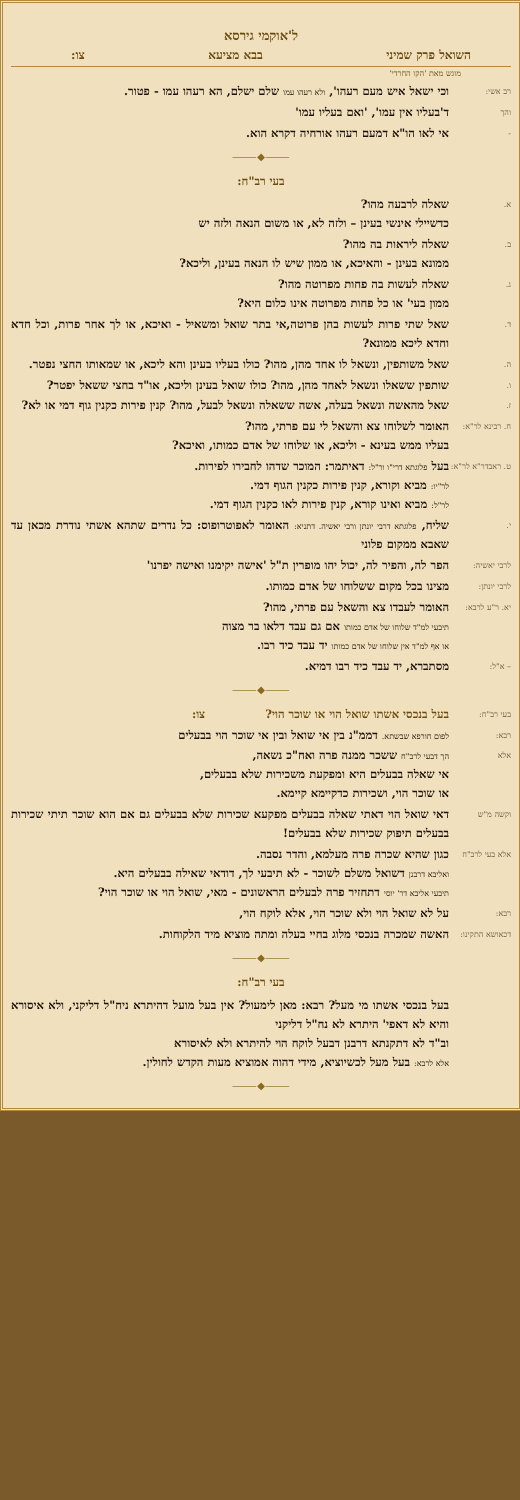ל'אוקמי גירסא
השואל פרק שמיני בבא מציעא צו:
מוגש מאת 'הקו החרדי'
רב אשי:
וכי ישאל איש מעם רעהו', ולא רעהו עמו שלם ישלם, הא רעהו עמו - פטור.
והך
ד'בעליו אין עמו', 'ואם בעליו עמו'
-
אי לאו הו"א דמעם רעהו אורחיה דקרא הוא.
⸻◆⸻
בעי רב"ח:
א.
שאלה לרבעה מהו?
כדשיילי אינשי בעינן – ולזה לא, או משום הנאה ולזה יש
ב.
שאלה ליראות בה מהו?
ממונא בעינן - והאיכא, או ממון שיש לו הנאה בעינן, וליכא?
ג.
שאלה לעשות בה פחות מפרוטה מהו?
ממון בעי' או כל פחות מפרוטה אינו כלום היא?
ד.
שאל שתי פרות לעשות בהן פרוטה,אי בתר שואל ומשאיל - ואיכא, או לך אחר פרות, וכל חדא וחדא ליכא ממונא?
ה.
שאל משותפין, ונשאל לו אחד מהן, מהו? כולו בעליו בעינן והא ליכא, או שמאותו החצי נפטר.
ו.
שותפין ששאלו ונשאל לאחד מהן, מהו? כולו שואל בעינן וליכא, או"ד בחצי ששאל יפטר?
ז.
שאל מהאשה ונשאל בעלה, אשה ששאלה ונשאל לבעל, מהו? קנין פירות כקנין גוף דמי או לא?
ח. רבינא לר"א:
האומר לשלוחו צא והשאל לי עם פרתי, מהו?
בעליו ממש בעינא - וליכא, או שלוחו של אדם כמותו, ואיכא?
ט. ראבדר"א לר"א:
בעל פלוגתא דרי"ו ור"ל: דאיתמר: המוכר שדהו לחבירו לפירות.
לר"יו: מביא וקורא, קנין פירות כקנין הגוף דמי.
לר"ל: מביא ואינו קורא, קנין פירות לאו כקנין הגוף דמי.
י.
שליח, פלוגתא דרבי יונתן ורבי יאשיה. דתניא: האומר לאפוטרופוס: כל נדרים שתהא אשתי נודרת מכאן עד שאבא ממקום פלוני
לרבי יאשיה:
הפר לה, והפיר לה, יכול יהו מופרין ת"ל 'אישה יקימנו ואישה יפרנו'
לרבי יונתן:
מצינו בכל מקום ששלוחו של אדם כמותו.
יא. ר"ע לרבא:
האומר לעבדו צא והשאל עם פרתי, מהו?
תיבעי למ"ד שלוחו של אדם כמותו אם גם עבד דלאו בר מצוה
או אף למ"ד אין שלוחו של אדם כמותו יד עבד כיד רבו.
– א"ל:
מסתברא, יד עבד כיד רבו דמיא.
⸻◆⸻
בעי רב"ח:
בעל בנכסי אשתו שואל הוי או שוכר הוי? צו:
רבא:
לפום חורפא שבשתא. דממ"נ בין אי שואל ובין אי שוכר הוי בבעלים
אלא
הך דבעי לרב"ח ששכר ממנה פרה ואח"כ נשאה,
אי שאלה בבעלים היא ומפקעת משכירות שלא בבעלים,
או שוכר הוי, ושכירות כדקיימא קיימא.
וקשה מ"ש
דאי שואל הוי דאתי שאלה בבעלים מפקעא שכירות שלא בבעלים גם אם הוא שוכר תיתי שכירות בבעלים תיפוק שכירות שלא בבעלים!
אלא בעי לרב"ח
כגון שהיא שכרה פרה מעלמא, והדר נסבה.
ואליבא דרבנן דשואל משלם לשוכר - לא תיבעי לך, דודאי שאילה בבעלים היא.
תיבעי אליבא דר' יוסי דתחזיר פרה לבעלים הראשונים - מאי, שואל הוי או שוכר הוי?
רבא:
על לא שואל הוי ולא שוכר הוי, אלא לוקח הוי,
דכאושא התקינו:
האשה שמכרה בנכסי מלוג בחיי בעלה ומתה מוציא מיד הלקוחות.
⸻◆⸻
בעי רב"ח:
בעל בנכסי אשתו מי מעל? רבא: מאן לימעול? אין בעל מועל דהיתרא ניח"ל דליקני, ולא איסורא והיא לא דאפי' היתרא לא נח"ל דליקני
וב"ד לא דתקנתא דרבנן דבעל לוקח הוי להיתרא ולא לאיסורא
אלא לרבא: בעל מעל לכשיוציא, מידי דהוה אמוציא מעות הקדש לחולין.
⸻◆⸻